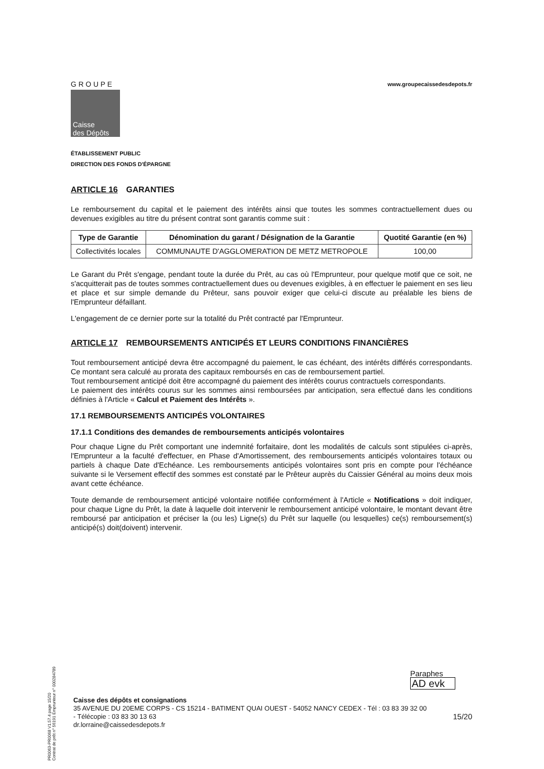GROUPE
Caisse
des Dépôts
www.groupecaissedesdepots.fr
ÉTABLISSEMENT PUBLIC
DIRECTION DES FONDS D'ÉPARGNE
ARTICLE 16 GARANTIES
Le remboursement du capital et le paiement des intérêts ainsi que toutes les sommes contractuellement dues ou devenues exigibles au titre du présent contrat sont garantis comme suit :
| Type de Garantie | Dénomination du garant / Désignation de la Garantie | Quotité Garantie (en %) |
| --- | --- | --- |
| Collectivités locales | COMMUNAUTE D'AGGLOMERATION DE METZ METROPOLE | 100,00 |
Le Garant du Prêt s'engage, pendant toute la durée du Prêt, au cas où l'Emprunteur, pour quelque motif que ce soit, ne s'acquitterait pas de toutes sommes contractuellement dues ou devenues exigibles, à en effectuer le paiement en ses lieu et place et sur simple demande du Prêteur, sans pouvoir exiger que celui-ci discute au préalable les biens de l'Emprunteur défaillant.
L'engagement de ce dernier porte sur la totalité du Prêt contracté par l'Emprunteur.
ARTICLE 17 REMBOURSEMENTS ANTICIPÉS ET LEURS CONDITIONS FINANCIÈRES
Tout remboursement anticipé devra être accompagné du paiement, le cas échéant, des intérêts différés correspondants. Ce montant sera calculé au prorata des capitaux remboursés en cas de remboursement partiel.
Tout remboursement anticipé doit être accompagné du paiement des intérêts courus contractuels correspondants.
Le paiement des intérêts courus sur les sommes ainsi remboursées par anticipation, sera effectué dans les conditions définies à l'Article « Calcul et Paiement des Intérêts ».
17.1 REMBOURSEMENTS ANTICIPÉS VOLONTAIRES
17.1.1 Conditions des demandes de remboursements anticipés volontaires
Pour chaque Ligne du Prêt comportant une indemnité forfaitaire, dont les modalités de calculs sont stipulées ci-après, l'Emprunteur a la faculté d'effectuer, en Phase d'Amortissement, des remboursements anticipés volontaires totaux ou partiels à chaque Date d'Echéance. Les remboursements anticipés volontaires sont pris en compte pour l'échéance suivante si le Versement effectif des sommes est constaté par le Prêteur auprès du Caissier Général au moins deux mois avant cette échéance.
Toute demande de remboursement anticipé volontaire notifiée conformément à l'Article « Notifications » doit indiquer, pour chaque Ligne du Prêt, la date à laquelle doit intervenir le remboursement anticipé volontaire, le montant devant être remboursé par anticipation et préciser la (ou les) Ligne(s) du Prêt sur laquelle (ou lesquelles) ce(s) remboursement(s) anticipé(s) doit(doivent) intervenir.
PR0063-PR0068 V1.57.4 page 15/20
Contrat de prêt n° 56191 Emprunteur n° 000284789
Paraphes
AD evk
Caisse des dépôts et consignations
35 AVENUE DU 20EME CORPS - CS 15214 - BATIMENT QUAI OUEST - 54052 NANCY CEDEX - Tél : 03 83 39 32 00
- Télécopie : 03 83 30 13 63 15/20
dr.lorraine@caissedesdepots.fr